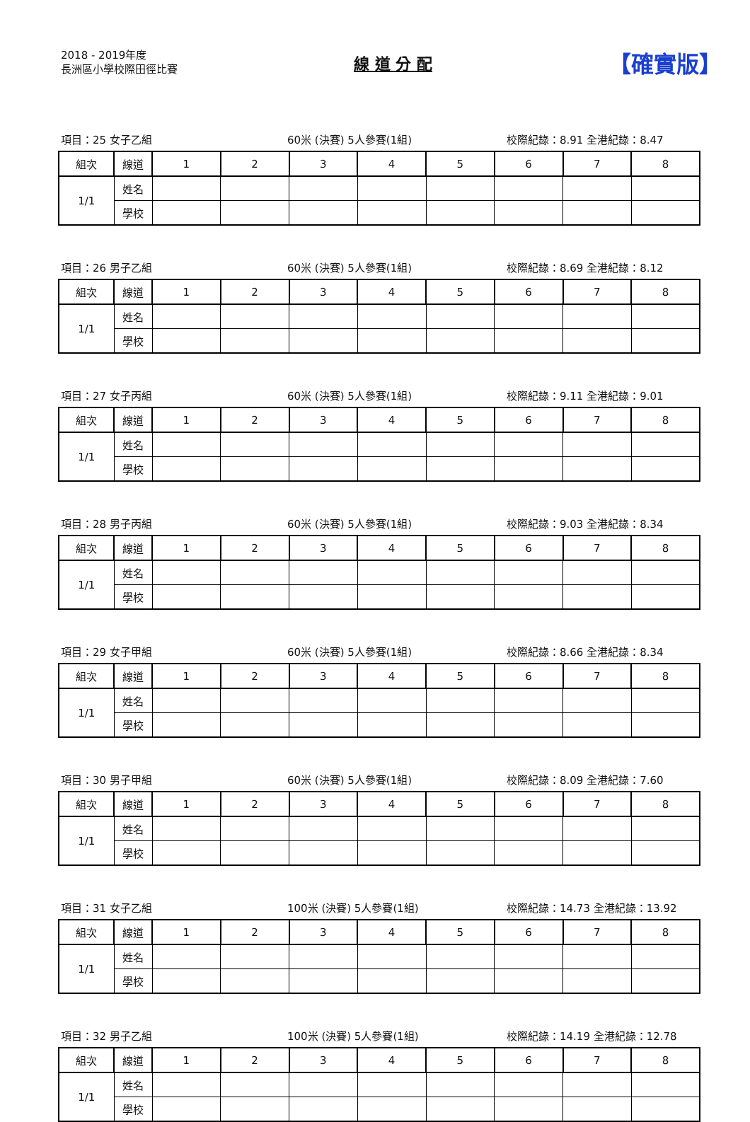2018 - 2019年度
長洲區小學校際田徑比賽
線 道 分 配
【確實版】
項目：25 女子乙組 60米 (決賽) 5人參賽(1組) 校際紀錄：8.91 全港紀錄：8.47
| 組次 | 線道 | 1 | 2 | 3 | 4 | 5 | 6 | 7 | 8 |
| 1/1 | 姓名 | | | | | | | | |
| | 學校 | | | | | | | | |
項目：26 男子乙組 60米 (決賽) 5人參賽(1組) 校際紀錄：8.69 全港紀錄：8.12
| 組次 | 線道 | 1 | 2 | 3 | 4 | 5 | 6 | 7 | 8 |
| 1/1 | 姓名 | | | | | | | | |
| | 學校 | | | | | | | | |
項目：27 女子丙組 60米 (決賽) 5人參賽(1組) 校際紀錄：9.11 全港紀錄：9.01
| 組次 | 線道 | 1 | 2 | 3 | 4 | 5 | 6 | 7 | 8 |
| 1/1 | 姓名 | | | | | | | | |
| | 學校 | | | | | | | | |
項目：28 男子丙組 60米 (決賽) 5人參賽(1組) 校際紀錄：9.03 全港紀錄：8.34
| 組次 | 線道 | 1 | 2 | 3 | 4 | 5 | 6 | 7 | 8 |
| 1/1 | 姓名 | | | | | | | | |
| | 學校 | | | | | | | | |
項目：29 女子甲組 60米 (決賽) 5人參賽(1組) 校際紀錄：8.66 全港紀錄：8.34
| 組次 | 線道 | 1 | 2 | 3 | 4 | 5 | 6 | 7 | 8 |
| 1/1 | 姓名 | | | | | | | | |
| | 學校 | | | | | | | | |
項目：30 男子甲組 60米 (決賽) 5人參賽(1組) 校際紀錄：8.09 全港紀錄：7.60
| 組次 | 線道 | 1 | 2 | 3 | 4 | 5 | 6 | 7 | 8 |
| 1/1 | 姓名 | | | | | | | | |
| | 學校 | | | | | | | | |
項目：31 女子乙組 100米 (決賽) 5人參賽(1組) 校際紀錄：14.73 全港紀錄：13.92
| 組次 | 線道 | 1 | 2 | 3 | 4 | 5 | 6 | 7 | 8 |
| 1/1 | 姓名 | | | | | | | | |
| | 學校 | | | | | | | | |
項目：32 男子乙組 100米 (決賽) 5人參賽(1組) 校際紀錄：14.19 全港紀錄：12.78
| 組次 | 線道 | 1 | 2 | 3 | 4 | 5 | 6 | 7 | 8 |
| 1/1 | 姓名 | | | | | | | | |
| | 學校 | | | | | | | | |